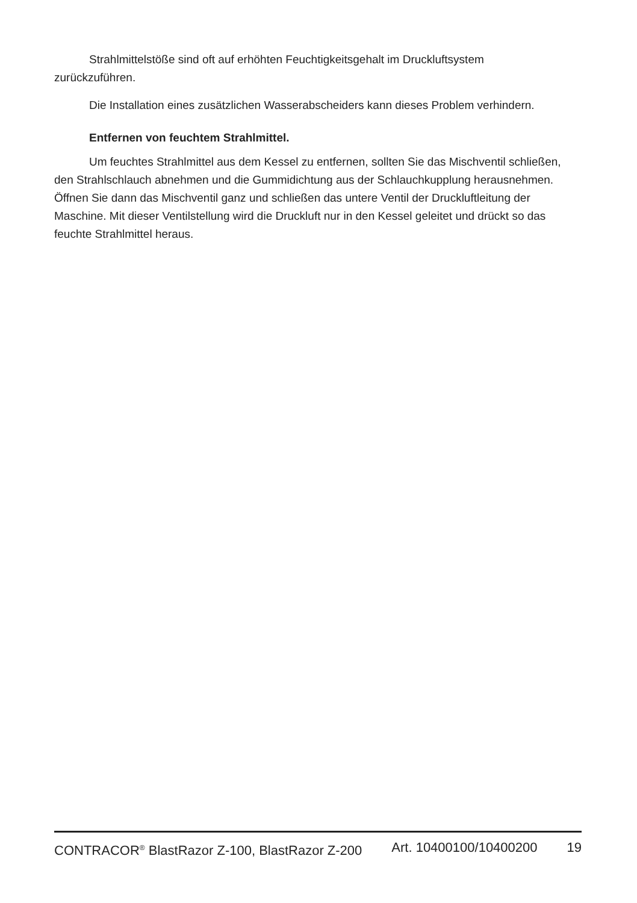Strahlmittelstöße sind oft auf erhöhten Feuchtigkeitsgehalt im Druckluftsystem zurückzuführen.
Die Installation eines zusätzlichen Wasserabscheiders kann dieses Problem verhindern.
Entfernen von feuchtem Strahlmittel.
Um feuchtes Strahlmittel aus dem Kessel zu entfernen, sollten Sie das Mischventil schließen, den Strahlschlauch abnehmen und die Gummidichtung aus der Schlauchkupplung herausnehmen. Öffnen Sie dann das Mischventil ganz und schließen das untere Ventil der Druckluftleitung der Maschine. Mit dieser Ventilstellung wird die Druckluft nur in den Kessel geleitet und drückt so das feuchte Strahlmittel heraus.
CONTRACOR<sup>®</sup> BlastRazor Z-100, BlastRazor Z-200 Art. 10400100/10400200 19